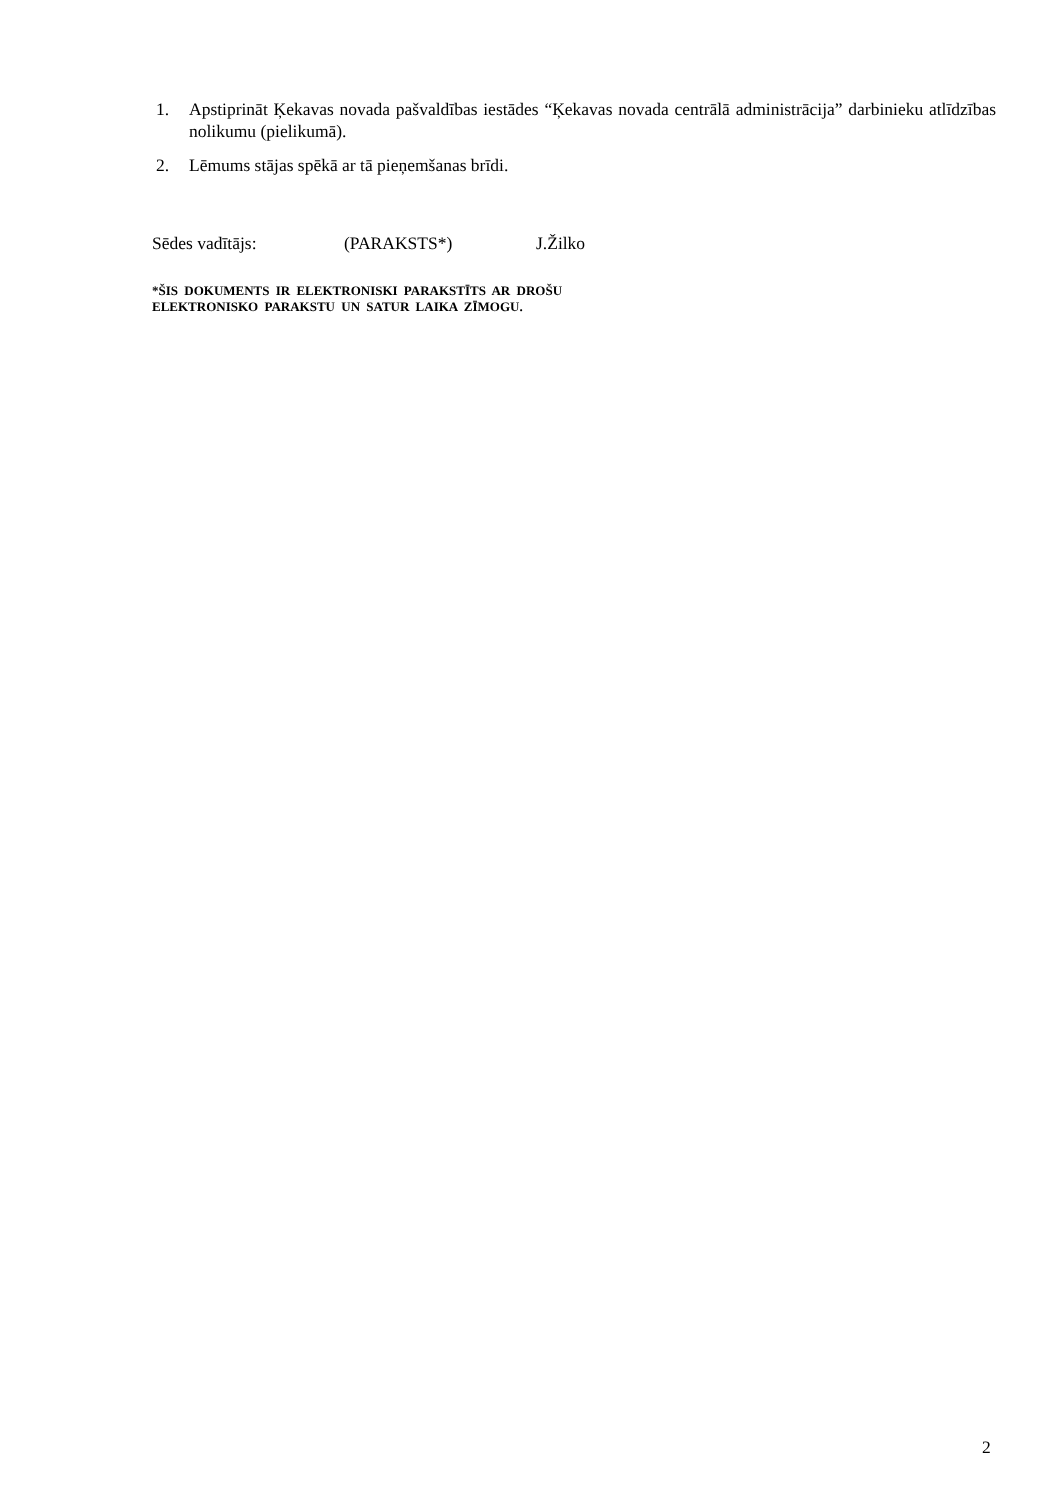1. Apstiprināt Ķekavas novada pašvaldības iestādes “Ķekavas novada centrālā administrācija” darbinieku atlīdzības nolikumu (pielikumā).
2. Lēmums stājas spēkā ar tā pieņemšanas brīdi.
Sēdes vadītājs: (PARAKSTS*) J.Žilko
*ŠIS DOKUMENTS IR ELEKTRONISKI PARAKSTĪTS AR DROŠU
ELEKTRONISKO PARAKSTU UN SATUR LAIKA ZĪMOGU.
2